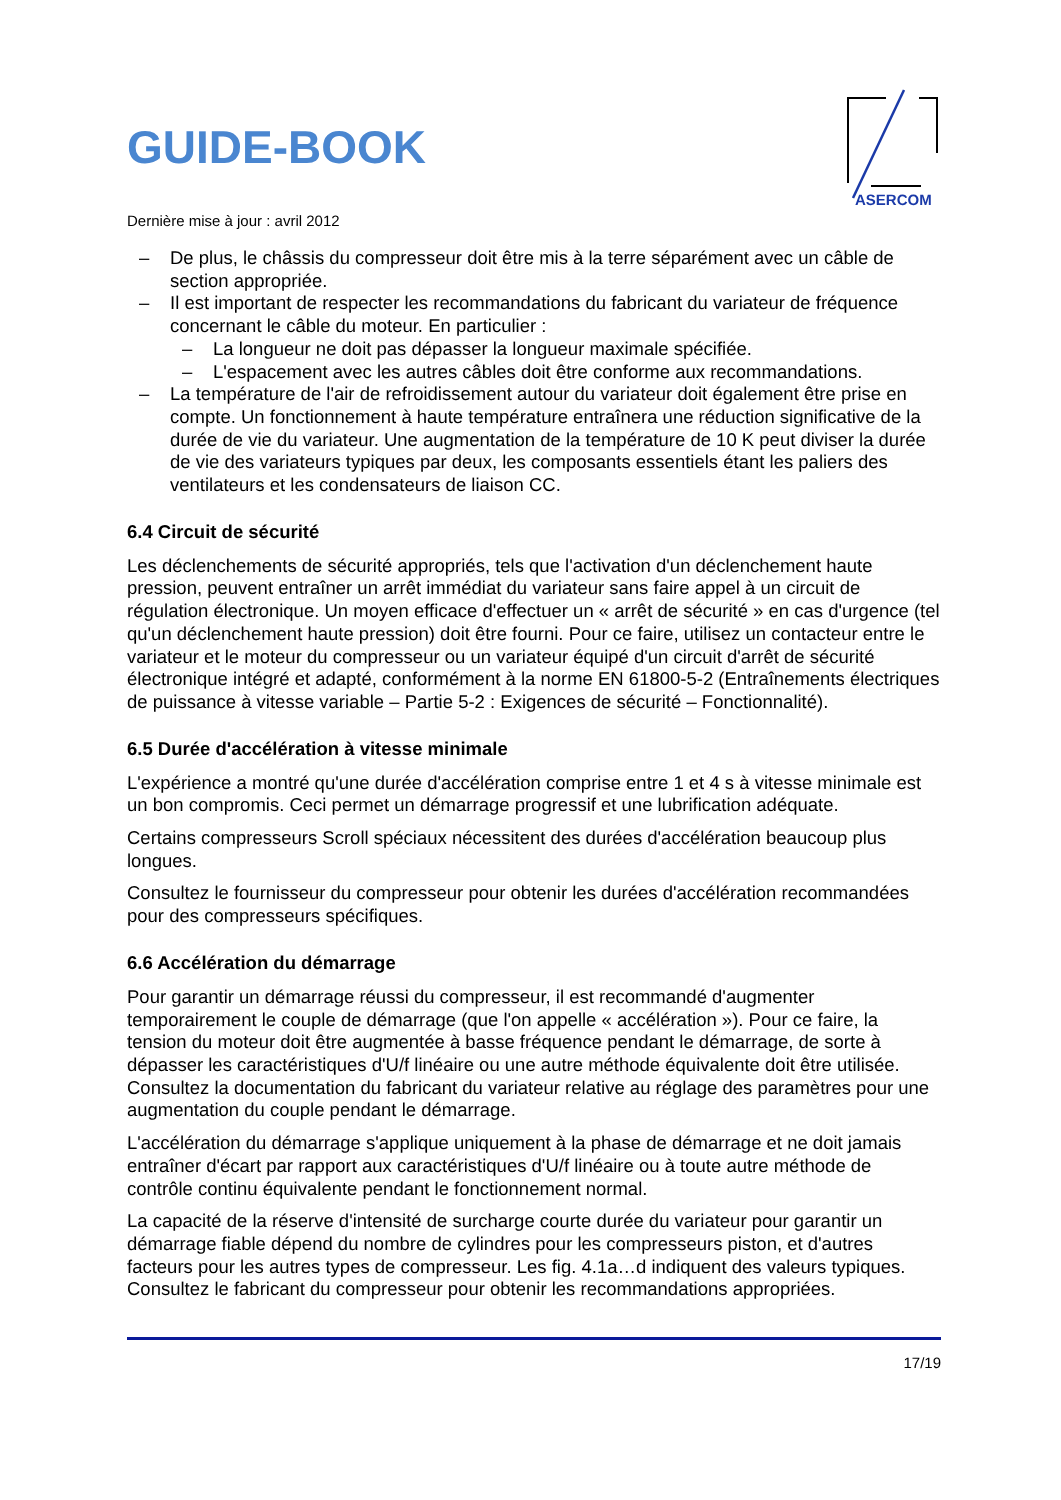GUIDE-BOOK
ASERCOM
Dernière mise à jour : avril 2012
– De plus, le châssis du compresseur doit être mis à la terre séparément avec un câble de section appropriée.
– Il est important de respecter les recommandations du fabricant du variateur de fréquence concernant le câble du moteur. En particulier :
– La longueur ne doit pas dépasser la longueur maximale spécifiée.
– L'espacement avec les autres câbles doit être conforme aux recommandations.
– La température de l'air de refroidissement autour du variateur doit également être prise en compte. Un fonctionnement à haute température entraînera une réduction significative de la durée de vie du variateur. Une augmentation de la température de 10 K peut diviser la durée de vie des variateurs typiques par deux, les composants essentiels étant les paliers des ventilateurs et les condensateurs de liaison CC.
6.4 Circuit de sécurité
Les déclenchements de sécurité appropriés, tels que l'activation d'un déclenchement haute pression, peuvent entraîner un arrêt immédiat du variateur sans faire appel à un circuit de régulation électronique. Un moyen efficace d'effectuer un « arrêt de sécurité » en cas d'urgence (tel qu'un déclenchement haute pression) doit être fourni. Pour ce faire, utilisez un contacteur entre le variateur et le moteur du compresseur ou un variateur équipé d'un circuit d'arrêt de sécurité électronique intégré et adapté, conformément à la norme EN 61800-5-2 (Entraînements électriques de puissance à vitesse variable – Partie 5-2 : Exigences de sécurité – Fonctionnalité).
6.5 Durée d'accélération à vitesse minimale
L'expérience a montré qu'une durée d'accélération comprise entre 1 et 4 s à vitesse minimale est un bon compromis. Ceci permet un démarrage progressif et une lubrification adéquate.
Certains compresseurs Scroll spéciaux nécessitent des durées d'accélération beaucoup plus longues.
Consultez le fournisseur du compresseur pour obtenir les durées d'accélération recommandées pour des compresseurs spécifiques.
6.6 Accélération du démarrage
Pour garantir un démarrage réussi du compresseur, il est recommandé d'augmenter temporairement le couple de démarrage (que l'on appelle « accélération »). Pour ce faire, la tension du moteur doit être augmentée à basse fréquence pendant le démarrage, de sorte à dépasser les caractéristiques d'U/f linéaire ou une autre méthode équivalente doit être utilisée. Consultez la documentation du fabricant du variateur relative au réglage des paramètres pour une augmentation du couple pendant le démarrage.
L'accélération du démarrage s'applique uniquement à la phase de démarrage et ne doit jamais entraîner d'écart par rapport aux caractéristiques d'U/f linéaire ou à toute autre méthode de contrôle continu équivalente pendant le fonctionnement normal.
La capacité de la réserve d'intensité de surcharge courte durée du variateur pour garantir un démarrage fiable dépend du nombre de cylindres pour les compresseurs piston, et d'autres facteurs pour les autres types de compresseur. Les fig. 4.1a…d indiquent des valeurs typiques. Consultez le fabricant du compresseur pour obtenir les recommandations appropriées.
17/19